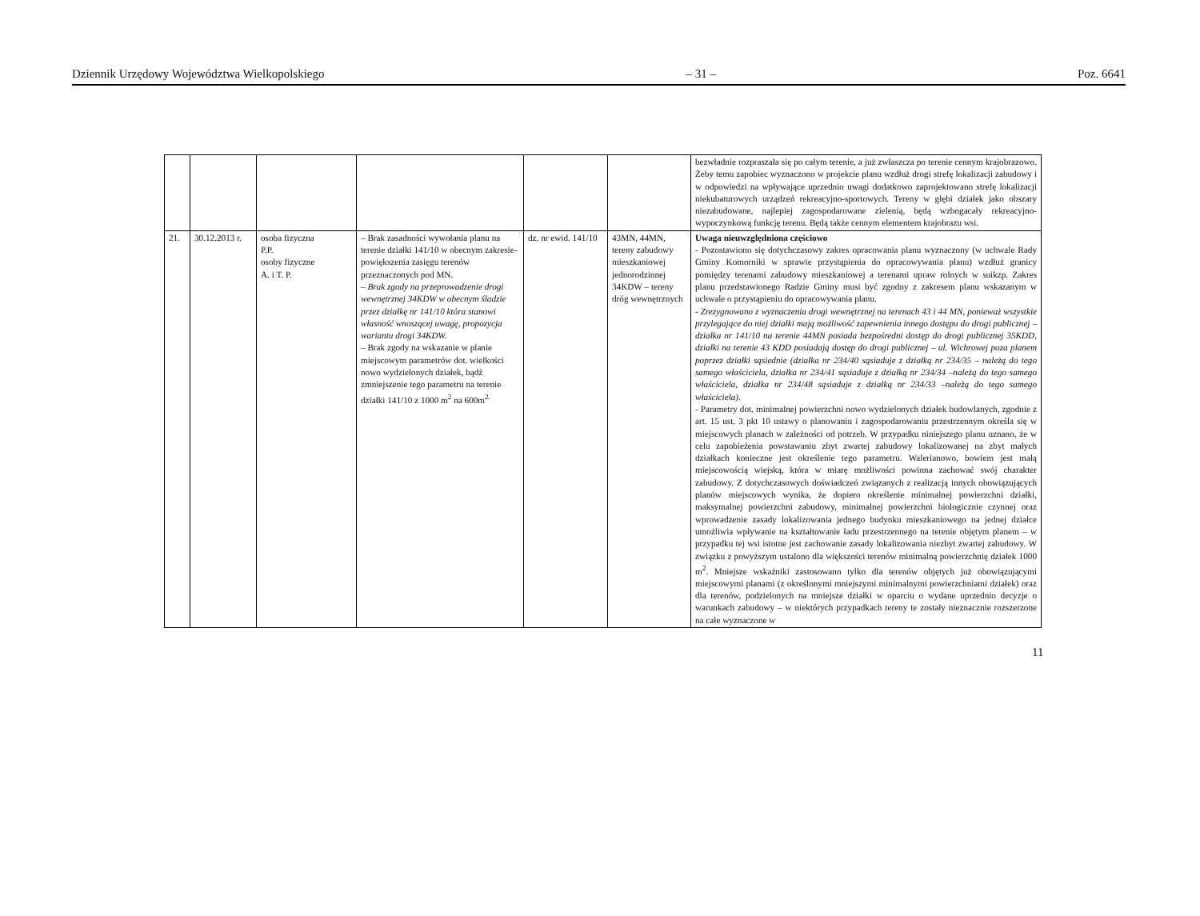Dziennik Urzędowy Województwa Wielkopolskiego – 31 – Poz. 6641
| | | | | | | bezwładnie rozpraszała się po całym terenie, a już zwłaszcza po terenie cennym krajobrazowo. Żeby temu zapobiec wyznaczono w projekcie planu wzdłuż drogi strefę lokalizacji zabudowy i w odpowiedzi na wpływające uprzednio uwagi dodatkowo zaprojektowano strefę lokalizacji niekubaturowych urządzeń rekreacyjno-sportowych. Tereny w głębi działek jako obszary niezabudowane, najlepiej zagospodarowane zielenią, będą wzbogacały rekreacyjno-wypoczynkową funkcję terenu. Będą także cennym elementem krajobrazu wsi. |
| 21. | 30.12.2013 r. | osoba fizyczna P.P. osoby fizyczne A. i T. P. | – Brak zasadności wywołania planu na terenie działki 141/10 w obecnym zakresie-powiększenia zasięgu terenów przeznaczonych pod MN. – Brak zgody na przeprowadzenie drogi wewnętrznej 34KDW w obecnym śladzie przez działkę nr 141/10 która stanowi własność wnoszącej uwagę, propozycja wariantu drogi 34KDW. – Brak zgody na wskazanie w planie miejscowym parametrów dot. wielkości nowo wydzielonych działek, bądź zmniejszenie tego parametru na terenie działki 141/10 z 1000 m<sup>2</sup> na 600m<sup>2.</sup> | dz. nr ewid. 141/10 | 43MN, 44MN, tereny zabudowy mieszkaniowej jednorodzinnej 34KDW – tereny dróg wewnętrznych | Uwaga nieuwzględniona częściowo - Pozostawiono się dotychczasowy zakres opracowania planu wyznaczony (w uchwale Rady Gminy Komorniki w sprawie przystąpienia do opracowywania planu) wzdłuż granicy pomiędzy terenami zabudowy mieszkaniowej a terenami upraw rolnych w suikzp. Zakres planu przedstawionego Radzie Gminy musi być zgodny z zakresem planu wskazanym w uchwale o przystąpieniu do opracowywania planu. - Zrezygnowano z wyznaczenia drogi wewnętrznej na terenach 43 i 44 MN, ponieważ wszystkie przylegające do niej działki mają możliwość zapewnienia innego dostępu do drogi publicznej – działka nr 141/10 na terenie 44MN posiada bezpośredni dostęp do drogi publicznej 35KDD, działki na terenie 43 KDD posiadają dostęp do drogi publicznej – ul. Wichrowej poza planem poprzez działki sąsiednie (działka nr 234/40 sąsiaduje z działką nr 234/35 – należą do tego samego właściciela, działka nr 234/41 sąsiaduje z działką nr 234/34 –należą do tego samego właściciela, działka nr 234/48 sąsiaduje z działką nr 234/33 –należą do tego samego właściciela). - Parametry dot. minimalnej powierzchni nowo wydzielonych działek budowlanych, zgodnie z art. 15 ust. 3 pkt 10 ustawy o planowaniu i zagospodarowaniu przestrzennym określa się w miejscowych planach w zależności od potrzeb. W przypadku niniejszego planu uznano, że w celu zapobieżenia powstawaniu zbyt zwartej zabudowy lokalizowanej na zbyt małych działkach konieczne jest określenie tego parametru. Walerianowo, bowiem jest małą miejscowością wiejską, która w miarę możliwości powinna zachować swój charakter zabudowy. Z dotychczasowych doświadczeń związanych z realizacją innych obowiązujących planów miejscowych wynika, że dopiero określenie minimalnej powierzchni działki, maksymalnej powierzchni zabudowy, minimalnej powierzchni biologicznie czynnej oraz wprowadzenie zasady lokalizowania jednego budynku mieszkaniowego na jednej działce umożliwia wpływanie na kształtowanie ładu przestrzennego na terenie objętym planem – w przypadku tej wsi istotne jest zachowanie zasady lokalizowania niezbyt zwartej zabudowy. W związku z powyższym ustalono dla większości terenów minimalną powierzchnię działek 1000 m<sup>2</sup>. Mniejsze wskaźniki zastosowano tylko dla terenów objętych już obowiązującymi miejscowymi planami (z określonymi mniejszymi minimalnymi powierzchniami działek) oraz dla terenów, podzielonych na mniejsze działki w oparciu o wydane uprzednio decyzje o warunkach zabudowy – w niektórych przypadkach tereny te zostały nieznacznie rozszerzone na całe wyznaczone w |
11